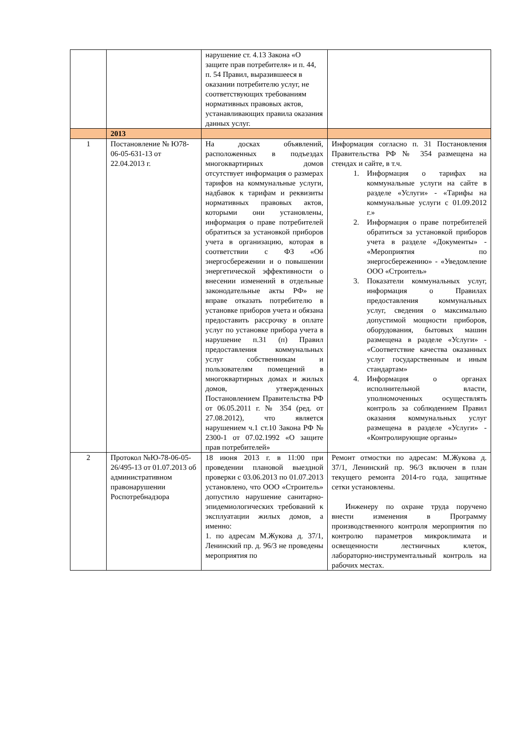| | | нарушение ст. 4.13 Закона «О защите прав потребителя» и п. 44, п. 54 Правил, выразившееся в оказании потребителю услуг, не соответствующих требованиям нормативных правовых актов, устанавливающих правила оказания данных услуг. | |
| | 2013 | | |
| 1 | Постановление № Ю78-06-05-631-13 от 22.04.2013 г. | На досках объявлений, расположенных в подъездах многоквартирных домов отсутствует информация о размерах тарифов на коммунальные услуги, надбавок к тарифам и реквизиты нормативных правовых актов, которыми они установлены, информация о праве потребителей обратиться за установкой приборов учета в организацию, которая в соответствии с ФЗ «Об энергосбережении и о повышении энергетической эффективности о внесении изменений в отдельные законодательные акты РФ» не вправе отказать потребителю в установке приборов учета и обязана предоставить рассрочку в оплате услуг по установке прибора учета в нарушение п.31 (п) Правил предоставления коммунальных услуг собственникам и пользователям помещений в многоквартирных домах и жилых домов, утвержденных Постановлением Правительства РФ от 06.05.2011 г. № 354 (ред. от 27.08.2012), что является нарушением ч.1 ст.10 Закона РФ № 2300-1 от 07.02.1992 «О защите прав потребителей» | Информация согласно п. 31 Постановления Правительства РФ № 354 размещена на стендах и сайте, в т.ч. 1. Информация о тарифах на коммунальные услуги на сайте в разделе «Услуги» - «Тарифы на коммунальные услуги с 01.09.2012 г.» 2. Информация о праве потребителей обратиться за установкой приборов учета в разделе «Документы» - «Мероприятия по энергосбережению» - «Уведомление ООО «Строитель» 3. Показатели коммунальных услуг, информация о Правилах предоставления коммунальных услуг, сведения о максимально допустимой мощности приборов, оборудования, бытовых машин размещена в разделе «Услуги» - «Соответствие качества оказанных услуг государственным и иным стандартам» 4. Информация о органах исполнительной власти, уполномоченных осуществлять контроль за соблюдением Правил оказания коммунальных услуг размещена в разделе «Услуги» - «Контролирующие органы» |
| 2 | Протокол №Ю-78-06-05-26/495-13 от 01.07.2013 об административном правонарушении Роспотребнадзора | 18 июня 2013 г. в 11:00 при проведении плановой выездной проверки с 03.06.2013 по 01.07.2013 установлено, что ООО «Строитель» допустило нарушение санитарно-эпидемиологических требований к эксплуатации жилых домов, а именно: 1. по адресам М.Жукова д. 37/1, Ленинский пр. д. 96/3 не проведены мероприятия по | Ремонт отмостки по адресам: М.Жукова д. 37/1, Ленинский пр. 96/3 включен в план текущего ремонта 2014-го года, защитные сетки установлены. Инженеру по охране труда поручено внести изменения в Программу производственного контроля мероприятия по контролю параметров микроклимата и освещенности лестничных клеток, лабораторно-инструментальный контроль на рабочих местах. |